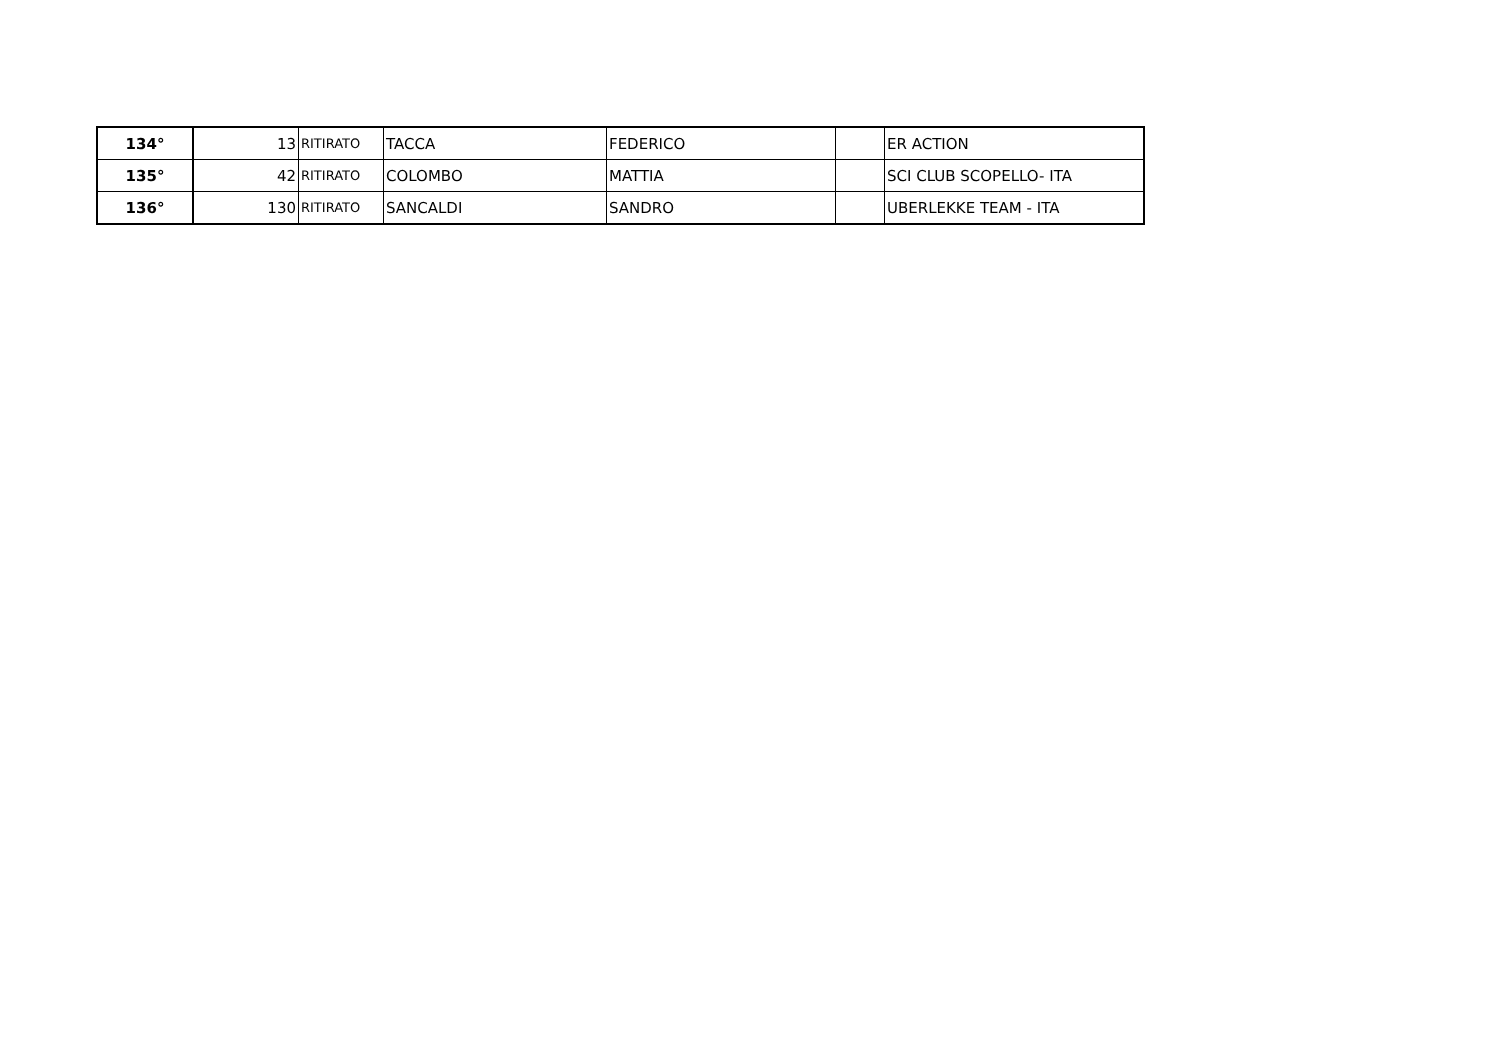| 134° | 13 | RITIRATO | TACCA | FEDERICO | | ER ACTION |
| 135° | 42 | RITIRATO | COLOMBO | MATTIA | | SCI CLUB SCOPELLO- ITA |
| 136° | 130 | RITIRATO | SANCALDI | SANDRO | | UBERLEKKE TEAM - ITA |